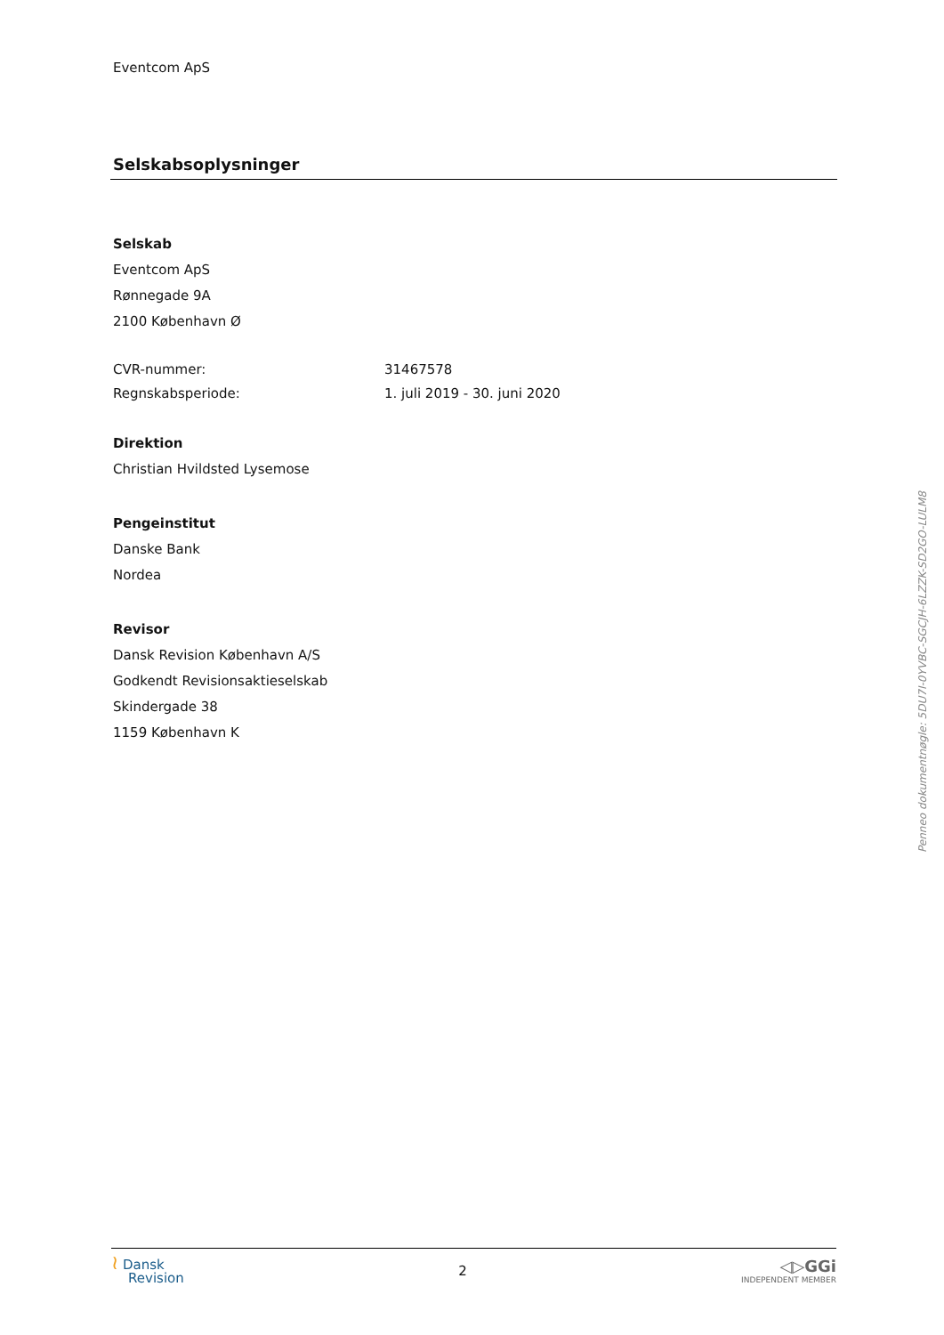Eventcom ApS
Selskabsoplysninger
Selskab
Eventcom ApS
Rønnegade 9A
2100 København Ø
CVR-nummer: 31467578
Regnskabsperiode: 1. juli 2019 - 30. juni 2020
Direktion
Christian Hvildsted Lysemose
Pengeinstitut
Danske Bank
Nordea
Revisor
Dansk Revision København A/S
Godkendt Revisionsaktieselskab
Skindergade 38
1159 København K
Penneo dokumentnøgle: 5DU7I-0YVBC-SGCJH-6LZZK-SD2GO-LULM8
≀ Dansk
Revision
2
◁▷GGi
INDEPENDENT MEMBER